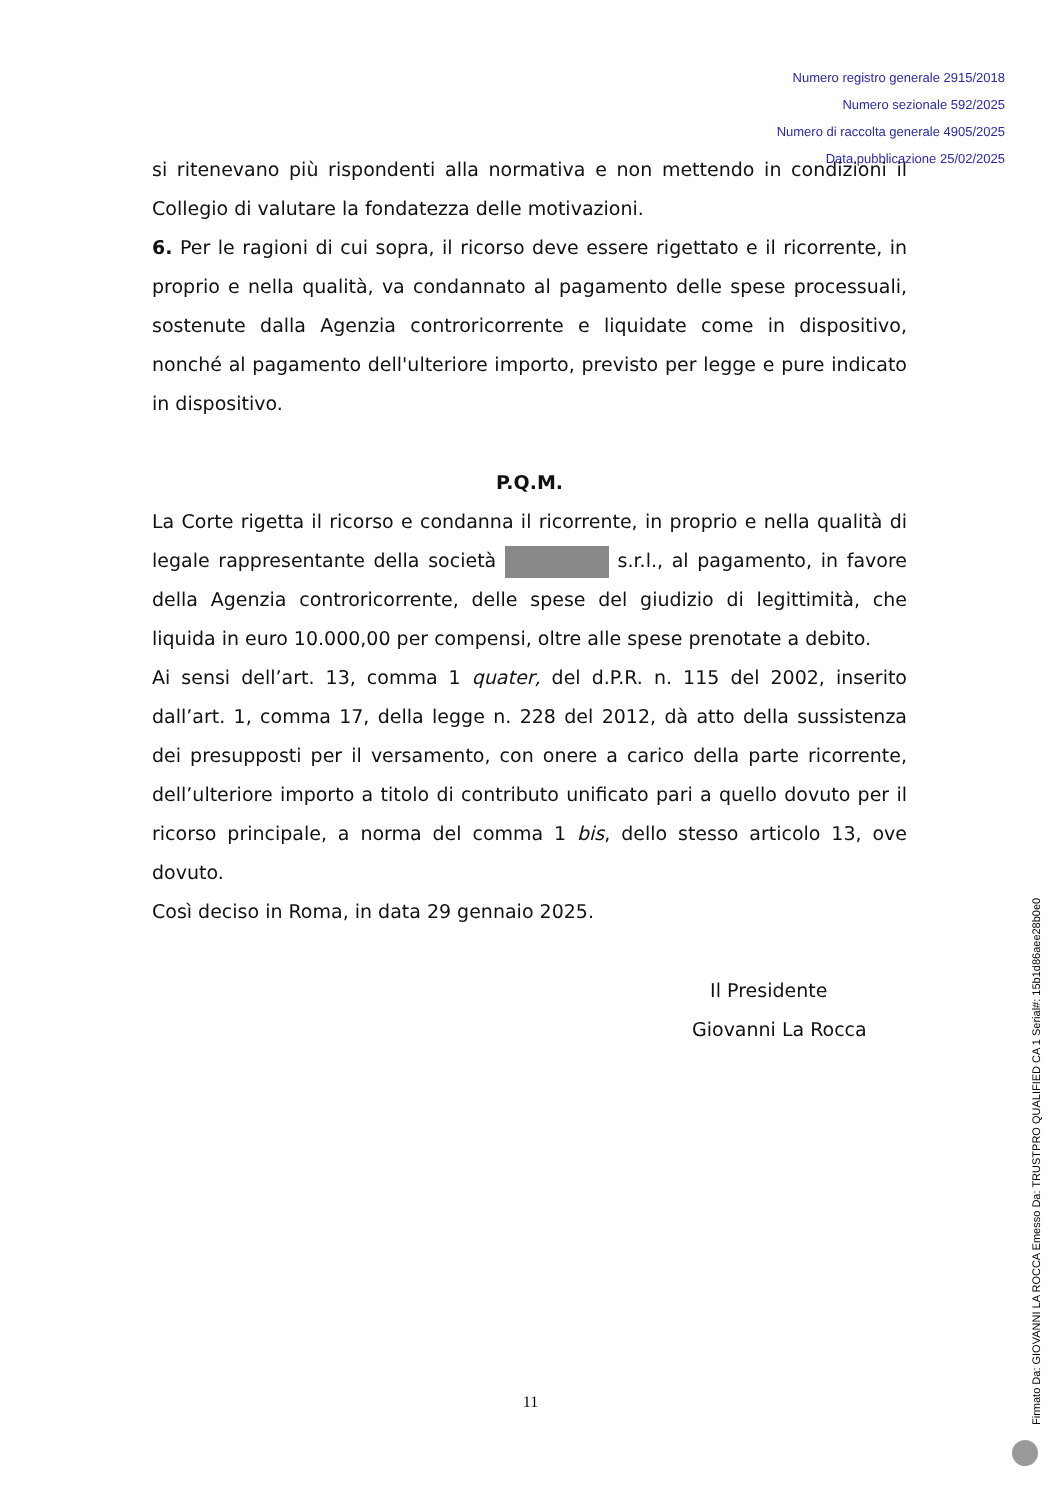Numero registro generale 2915/2018
Numero sezionale 592/2025
Numero di raccolta generale 4905/2025
Data pubblicazione 25/02/2025
si ritenevano più rispondenti alla normativa e non mettendo in condizioni il Collegio di valutare la fondatezza delle motivazioni.
6. Per le ragioni di cui sopra, il ricorso deve essere rigettato e il ricorrente, in proprio e nella qualità, va condannato al pagamento delle spese processuali, sostenute dalla Agenzia controricorrente e liquidate come in dispositivo, nonché al pagamento dell'ulteriore importo, previsto per legge e pure indicato in dispositivo.
P.Q.M.
La Corte rigetta il ricorso e condanna il ricorrente, in proprio e nella qualità di legale rappresentante della società s.r.l., al pagamento, in favore della Agenzia controricorrente, delle spese del giudizio di legittimità, che liquida in euro 10.000,00 per compensi, oltre alle spese prenotate a debito.
Ai sensi dell’art. 13, comma 1 quater, del d.P.R. n. 115 del 2002, inserito dall’art. 1, comma 17, della legge n. 228 del 2012, dà atto della sussistenza dei presupposti per il versamento, con onere a carico della parte ricorrente, dell’ulteriore importo a titolo di contributo unificato pari a quello dovuto per il ricorso principale, a norma del comma 1 bis, dello stesso articolo 13, ove dovuto.
Così deciso in Roma, in data 29 gennaio 2025.
Il Presidente
Giovanni La Rocca
11
Firmato Da: GIOVANNI LA ROCCA Emesso Da: TRUSTPRO QUALIFIED CA 1 Serial#: 15b1d86aee28b0e0